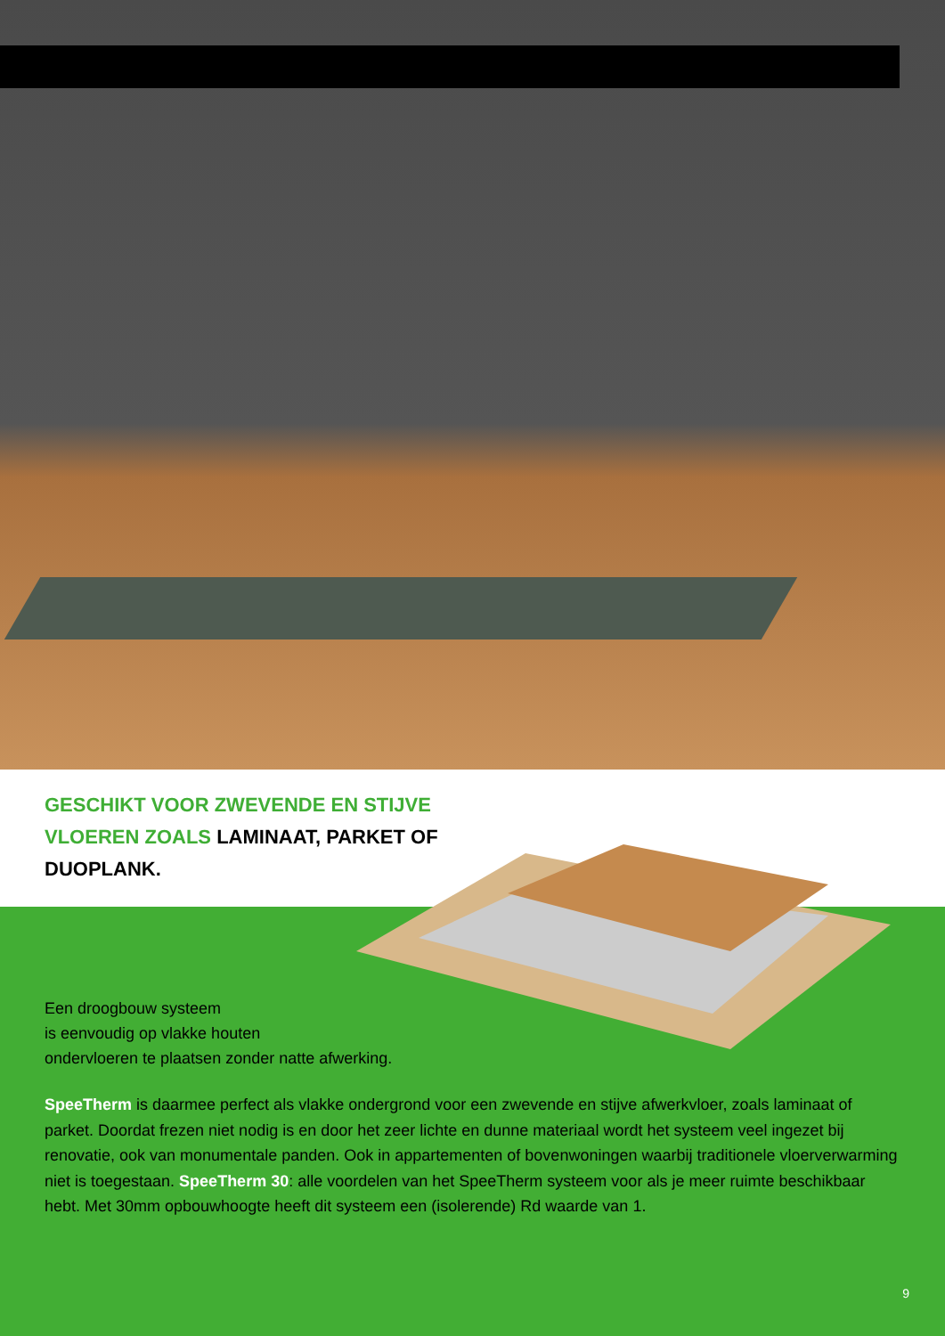GESCHIKT VOOR ZWEVENDE EN STIJVE VLOEREN ZOALS LAMINAAT, PARKET OF DUOPLANK.
Een droogbouw systeem
is eenvoudig op vlakke houten
ondervloeren te plaatsen zonder natte afwerking.
SpeeTherm is daarmee perfect als vlakke ondergrond voor een zwevende en stijve afwerkvloer, zoals laminaat of parket. Doordat frezen niet nodig is en door het zeer lichte en dunne materiaal wordt het systeem veel ingezet bij renovatie, ook van monumentale panden. Ook in appartementen of bovenwoningen waarbij traditionele vloerverwarming niet is toegestaan. SpeeTherm 30: alle voordelen van het SpeeTherm systeem voor als je meer ruimte beschikbaar hebt. Met 30mm opbouwhoogte heeft dit systeem een (isolerende) Rd waarde van 1.
9